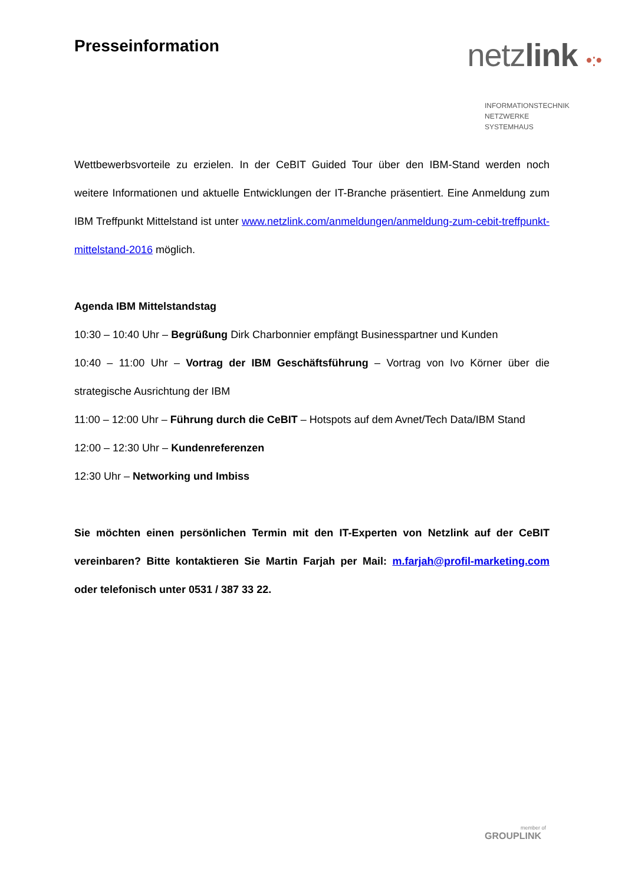Presseinformation
netzlink •:•
INFORMATIONSTECHNIK
NETZWERKE
SYSTEMHAUS
Wettbewerbsvorteile zu erzielen. In der CeBIT Guided Tour über den IBM-Stand werden noch weitere Informationen und aktuelle Entwicklungen der IT-Branche präsentiert. Eine Anmeldung zum IBM Treffpunkt Mittelstand ist unter www.netzlink.com/anmeldungen/anmeldung-zum-cebit-treffpunkt-mittelstand-2016 möglich.
Agenda IBM Mittelstandstag
10:30 – 10:40 Uhr – Begrüßung Dirk Charbonnier empfängt Businesspartner und Kunden
10:40 – 11:00 Uhr – Vortrag der IBM Geschäftsführung – Vortrag von Ivo Körner über die strategische Ausrichtung der IBM
11:00 – 12:00 Uhr – Führung durch die CeBIT – Hotspots auf dem Avnet/Tech Data/IBM Stand
12:00 – 12:30 Uhr – Kundenreferenzen
12:30 Uhr – Networking und Imbiss
Sie möchten einen persönlichen Termin mit den IT-Experten von Netzlink auf der CeBIT vereinbaren? Bitte kontaktieren Sie Martin Farjah per Mail: m.farjah@profil-marketing.com oder telefonisch unter 0531 / 387 33 22.
member of
GROUPLINK